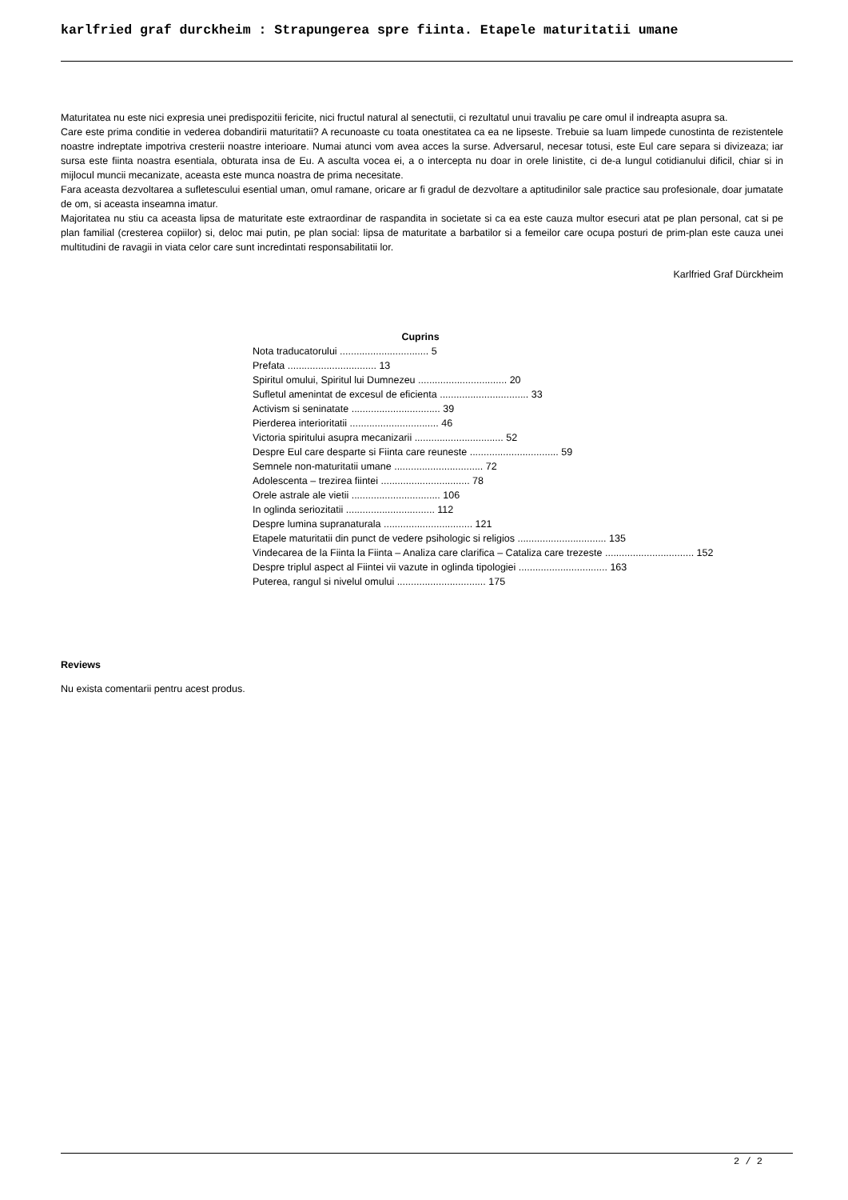karlfried graf durckheim : Strapungerea spre fiinta. Etapele maturitatii umane
Maturitatea nu este nici expresia unei predispozitii fericite, nici fructul natural al senectutii, ci rezultatul unui travaliu pe care omul il indreapta asupra sa.
Care este prima conditie in vederea dobandirii maturitatii? A recunoaste cu toata onestitatea ca ea ne lipseste. Trebuie sa luam limpede cunostinta de rezistentele noastre indreptate impotriva cresterii noastre interioare. Numai atunci vom avea acces la surse. Adversarul, necesar totusi, este Eul care separa si divizeaza; iar sursa este fiinta noastra esentiala, obturata insa de Eu. A asculta vocea ei, a o intercepta nu doar in orele linistite, ci de-a lungul cotidianului dificil, chiar si in mijlocul muncii mecanizate, aceasta este munca noastra de prima necesitate.
Fara aceasta dezvoltarea a sufletescului esential uman, omul ramane, oricare ar fi gradul de dezvoltare a aptitudinilor sale practice sau profesionale, doar jumatate de om, si aceasta inseamna imatur.
Majoritatea nu stiu ca aceasta lipsa de maturitate este extraordinar de raspandita in societate si ca ea este cauza multor esecuri atat pe plan personal, cat si pe plan familial (cresterea copiilor) si, deloc mai putin, pe plan social: lipsa de maturitate a barbatilor si a femeilor care ocupa posturi de prim-plan este cauza unei multitudini de ravagii in viata celor care sunt incredintati responsabilitatii lor.
Karlfried Graf Dürckheim
Cuprins
Nota traducatorului ................................ 5
Prefata ................................ 13
Spiritul omului, Spiritul lui Dumnezeu ................................ 20
Sufletul amenintat de excesul de eficienta ................................ 33
Activism si seninatate ................................ 39
Pierderea interioritatii ................................ 46
Victoria spiritului asupra mecanizarii ................................ 52
Despre Eul care desparte si Fiinta care reuneste ................................ 59
Semnele non-maturitatii umane ................................ 72
Adolescenta – trezirea fiintei ................................ 78
Orele astrale ale vietii ................................ 106
In oglinda seriozitatii ................................ 112
Despre lumina supranaturala ................................ 121
Etapele maturitatii din punct de vedere psihologic si religios ................................ 135
Vindecarea de la Fiinta la Fiinta – Analiza care clarifica – Cataliza care trezeste ................................ 152
Despre triplul aspect al Fiintei vii vazute in oglinda tipologiei ................................ 163
Puterea, rangul si nivelul omului ................................ 175
Reviews
Nu exista comentarii pentru acest produs.
2 / 2